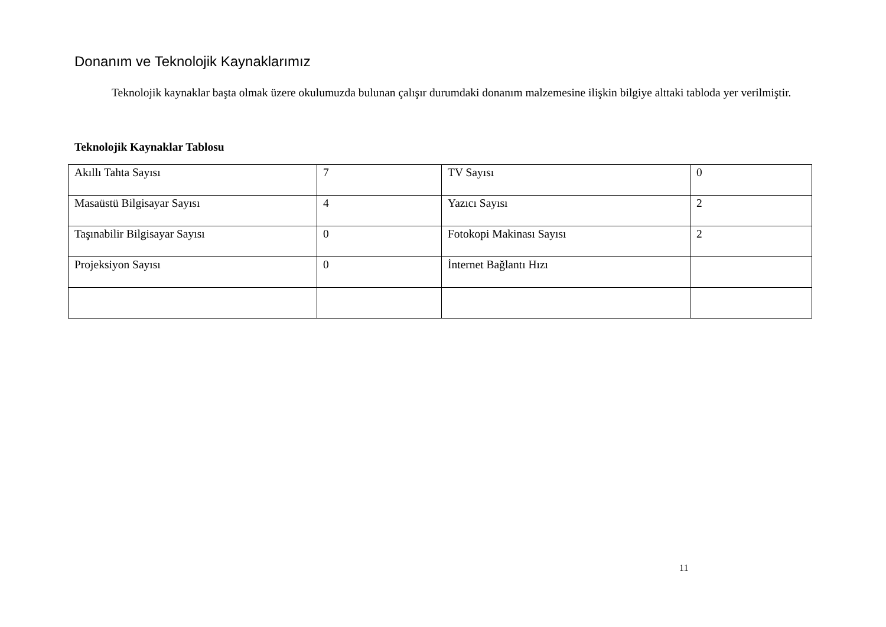Donanım ve Teknolojik Kaynaklarımız
Teknolojik kaynaklar başta olmak üzere okulumuzda bulunan çalışır durumdaki donanım malzemesine ilişkin bilgiye alttaki tabloda yer verilmiştir.
Teknolojik Kaynaklar Tablosu
| Akıllı Tahta Sayısı | 7 | TV Sayısı | 0 |
| Masaüstü Bilgisayar Sayısı | 4 | Yazıcı Sayısı | 2 |
| Taşınabilir Bilgisayar Sayısı | 0 | Fotokopi Makinası Sayısı | 2 |
| Projeksiyon Sayısı | 0 | İnternet Bağlantı Hızı | |
11